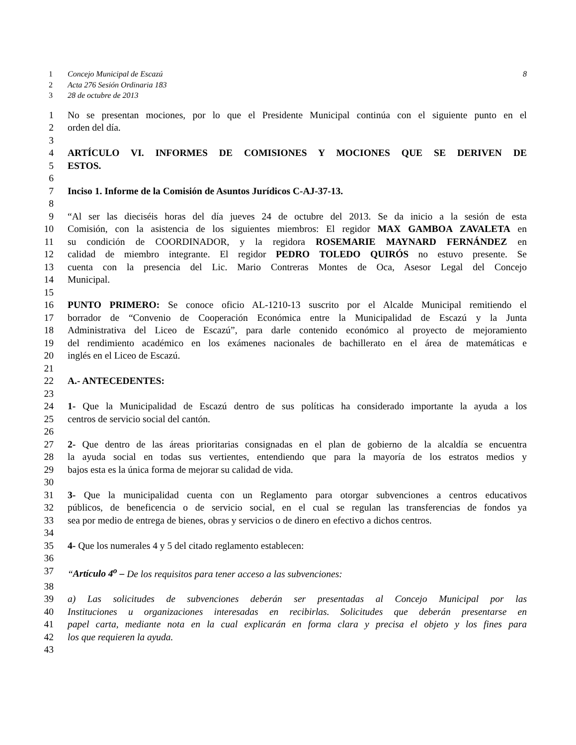1 Concejo Municipal de Escazú 8
2 Acta 276 Sesión Ordinaria 183
3 28 de octubre de 2013
1 No se presentan mociones, por lo que el Presidente Municipal continúa con el siguiente punto en el
2 orden del día.
3
4 ARTÍCULO VI. INFORMES DE COMISIONES Y MOCIONES QUE SE DERIVEN DE
5 ESTOS.
6
7 Inciso 1. Informe de la Comisión de Asuntos Jurídicos C-AJ-37-13.
8
9 “Al ser las dieciséis horas del día jueves 24 de octubre del 2013. Se da inicio a la sesión de esta
10 Comisión, con la asistencia de los siguientes miembros: El regidor MAX GAMBOA ZAVALETA en
11 su condición de COORDINADOR, y la regidora ROSEMARIE MAYNARD FERNÁNDEZ en
12 calidad de miembro integrante. El regidor PEDRO TOLEDO QUIRÓS no estuvo presente. Se
13 cuenta con la presencia del Lic. Mario Contreras Montes de Oca, Asesor Legal del Concejo
14 Municipal.
15
16 PUNTO PRIMERO: Se conoce oficio AL-1210-13 suscrito por el Alcalde Municipal remitiendo el
17 borrador de “Convenio de Cooperación Económica entre la Municipalidad de Escazú y la Junta
18 Administrativa del Liceo de Escazú”, para darle contenido económico al proyecto de mejoramiento
19 del rendimiento académico en los exámenes nacionales de bachillerato en el área de matemáticas e
20 inglés en el Liceo de Escazú.
21
22 A.- ANTECEDENTES:
23
24 1- Que la Municipalidad de Escazú dentro de sus políticas ha considerado importante la ayuda a los
25 centros de servicio social del cantón.
26
27 2- Que dentro de las áreas prioritarias consignadas en el plan de gobierno de la alcaldía se encuentra
28 la ayuda social en todas sus vertientes, entendiendo que para la mayoría de los estratos medios y
29 bajos esta es la única forma de mejorar su calidad de vida.
30
31 3- Que la municipalidad cuenta con un Reglamento para otorgar subvenciones a centros educativos
32 públicos, de beneficencia o de servicio social, en el cual se regulan las transferencias de fondos ya
33 sea por medio de entrega de bienes, obras y servicios o de dinero en efectivo a dichos centros.
34
35 4- Que los numerales 4 y 5 del citado reglamento establecen:
36
37 “Artículo 4<sup>o</sup> – De los requisitos para tener acceso a las subvenciones:
38
39 a) Las solicitudes de subvenciones deberán ser presentadas al Concejo Municipal por las
40 Instituciones u organizaciones interesadas en recibirlas. Solicitudes que deberán presentarse en
41 papel carta, mediante nota en la cual explicarán en forma clara y precisa el objeto y los fines para
42 los que requieren la ayuda.
43